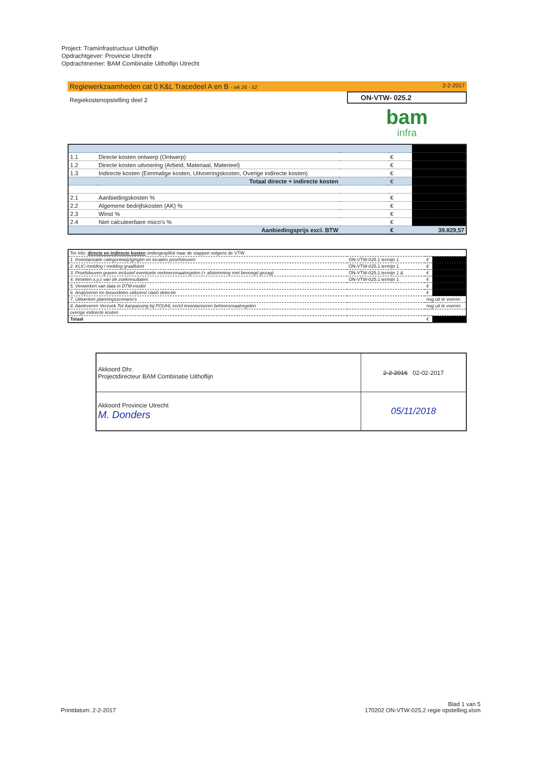Project: Traminfrastructuur Uithoflijn
Opdrachtgever: Provincie Utrecht
Opdrachtnemer: BAM Combinatie Uithoflijn Utrecht
Regiewerkzaamheden cat 0 K&L Tracedeel A en B - wk 26 - 52 2-2-2017
Regiekostenopstelling deel 2
ON-VTW- 025.2
bam
infra
| 1.1 | Directe kosten ontwerp (Ontwerp) | | € | |
| 1.2 | Directe kosten uitvoering (Arbeid, Materiaal, Materieel) | | € | |
| 1.3 | Indirecte kosten (Eenmalige kosten, Uitvoeringskosten, Overige indirecte kosten) | | € | |
| | Totaal directe + indirecte kosten | | € | |
| 2.1 | Aanbiedingskosten % | | € | |
| 2.2 | Algemene bedrijfskosten (AK) % | | € | |
| 2.3 | Winst % | | € | |
| 2.4 | Niet calculeerbare risico's % | | € | |
| | Aanbiedingsprijs excl. BTW | | € | 39.829,57 |
| Ter info: directe en indirecte kosten ondergesplitst naar de stappen volgens de VTW | | | |
| 1. Inventarisatie categoriewijzigingen en locaties proefsleuven | ON-VTW-025.1 termijn 1 | € | |
| 2. KLIC-melding / melding graafloket | ON-VTW-025.1 termijn 1 | € | |
| 3. Proefsleuven graven inclusief eventuele verkeersmaatregelen (+ afstemming met bevoegd gezag) | ON-VTW-025.1 termijn 1 & | € | |
| 4. Inmeten x,y,z van de zoekresultaten | ON-VTW-025.1 termijn 1 | € | |
| 5. Verwerken van data in DTM-model | | € | |
| 6. Analyseren en beoordelen uitkomst clash detectie | | € | |
| 7. Uitwerken planningsscenario's | | nog uit te voeren | |
| 8. Aanleveren Verzoek Tot Aanpassing bij POUHL en/of inventariseren beheersmaatregelen | | nog uit te voeren | |
| overige indirecte kosten | | | |
| Totaal | | € | |
| Akkoord Dhr. Projectdirecteur BAM Combinatie Uithoflijn | 2-2-2016 02-02-2017 |
| Akkoord Provincie Utrecht M. Donders | 05/11/2018 |
Printdatum: 2-2-2017
Blad 1 van 5
170202 ON-VTW-025.2 regie opstelling.xlsm